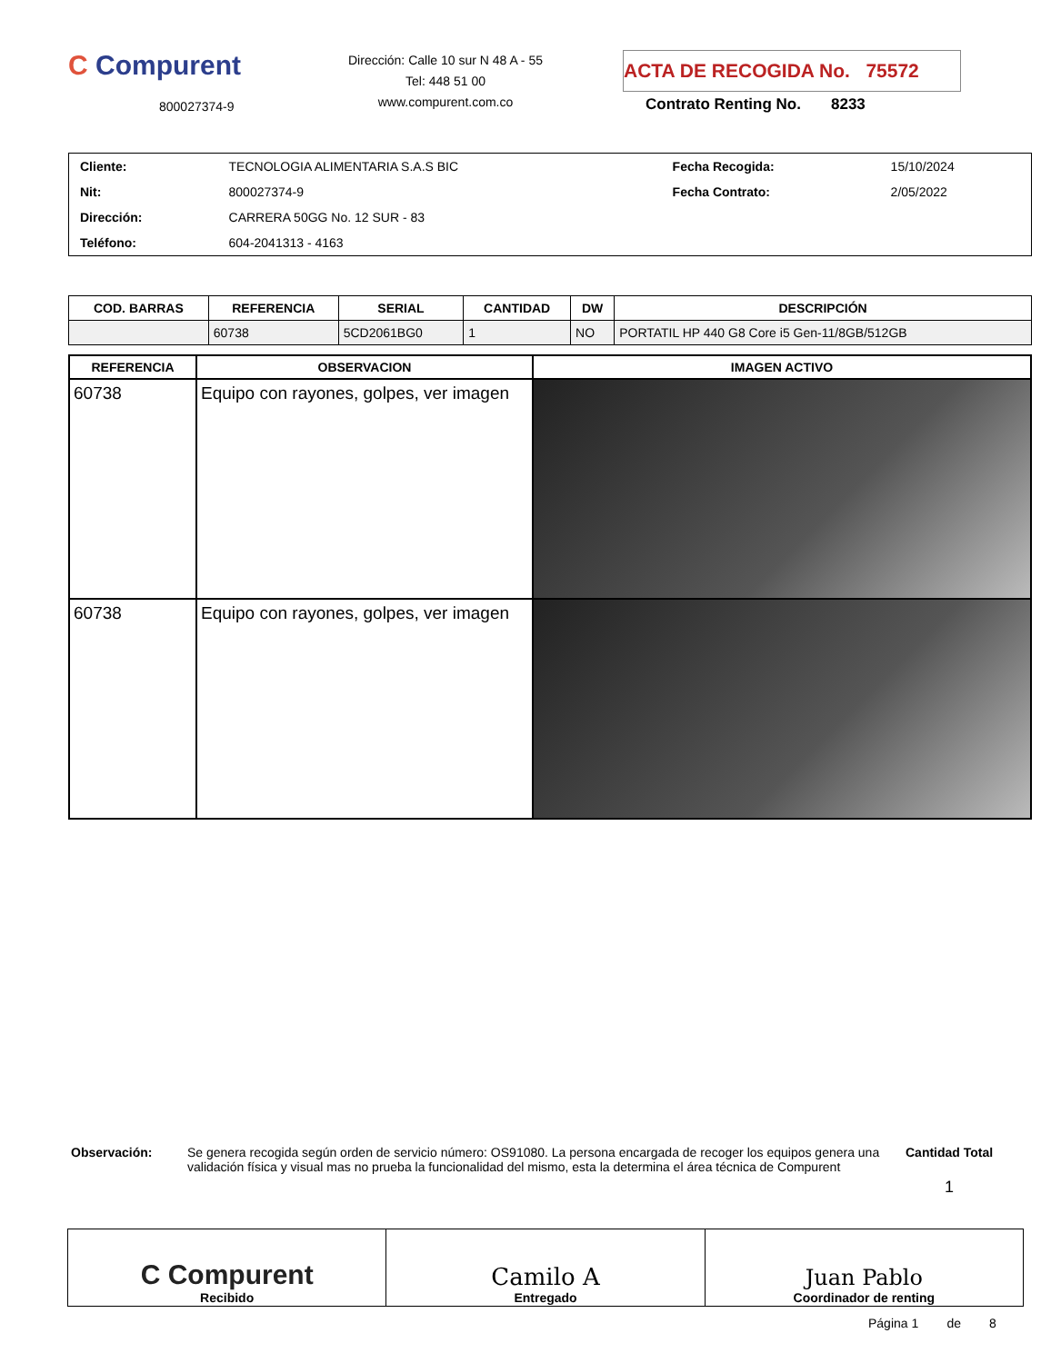C Compurent
800027374-9
Dirección: Calle 10 sur N 48 A - 55
Tel: 448 51 00
www.compurent.com.co
ACTA DE RECOGIDA No. 75572
Contrato Renting No. 8233
| Cliente: | TECNOLOGIA ALIMENTARIA S.A.S BIC | Fecha Recogida: | 15/10/2024 |
| Nit: | 800027374-9 | Fecha Contrato: | 2/05/2022 |
| Dirección: | CARRERA 50GG No. 12 SUR - 83 | | |
| Teléfono: | 604-2041313 - 4163 | | |
| COD. BARRAS | REFERENCIA | SERIAL | CANTIDAD | DW | DESCRIPCIÓN |
| --- | --- | --- | --- | --- | --- |
| | 60738 | 5CD2061BG0 | 1 | NO | PORTATIL HP 440 G8 Core i5 Gen-11/8GB/512GB |
| REFERENCIA | OBSERVACION | IMAGEN ACTIVO |
| --- | --- | --- |
| 60738 | Equipo con rayones, golpes, ver imagen | |
| 60738 | Equipo con rayones, golpes, ver imagen | |
Observación: Se genera recogida según orden de servicio número: OS91080. La persona encargada de recoger los equipos genera una validación física y visual mas no prueba la funcionalidad del mismo, esta la determina el área técnica de Compurent
Cantidad Total
1
| C Compurent Recibido | Camilo A Entregado | Juan Pablo Coordinador de renting |
Página 1 de 8